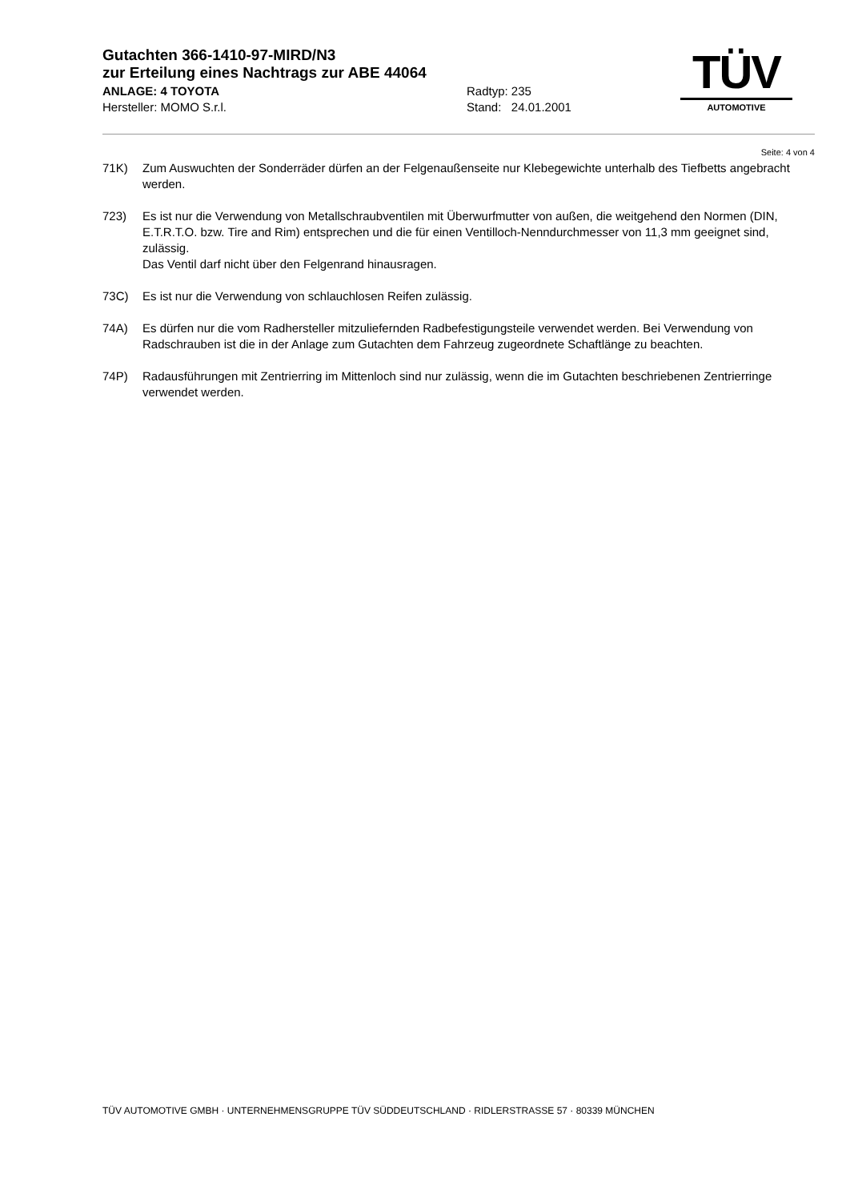Gutachten 366-1410-97-MIRD/N3
zur Erteilung eines Nachtrags zur ABE 44064
ANLAGE: 4 TOYOTA Radtyp: 235
Hersteller: MOMO S.r.l. Stand: 24.01.2001
TÜV
AUTOMOTIVE
Seite: 4 von 4
71K) Zum Auswuchten der Sonderräder dürfen an der Felgenaußenseite nur Klebegewichte unterhalb des Tiefbetts angebracht werden.
723) Es ist nur die Verwendung von Metallschraubventilen mit Überwurfmutter von außen, die weitgehend den Normen (DIN, E.T.R.T.O. bzw. Tire and Rim) entsprechen und die für einen Ventilloch-Nenndurchmesser von 11,3 mm geeignet sind, zulässig.
Das Ventil darf nicht über den Felgenrand hinausragen.
73C) Es ist nur die Verwendung von schlauchlosen Reifen zulässig.
74A) Es dürfen nur die vom Radhersteller mitzuliefernden Radbefestigungsteile verwendet werden. Bei Verwendung von Radschrauben ist die in der Anlage zum Gutachten dem Fahrzeug zugeordnete Schaftlänge zu beachten.
74P) Radausführungen mit Zentrierring im Mittenloch sind nur zulässig, wenn die im Gutachten beschriebenen Zentrierringe verwendet werden.
TÜV AUTOMOTIVE GMBH · UNTERNEHMENSGRUPPE TÜV SÜDDEUTSCHLAND · RIDLERSTRASSE 57 · 80339 MÜNCHEN